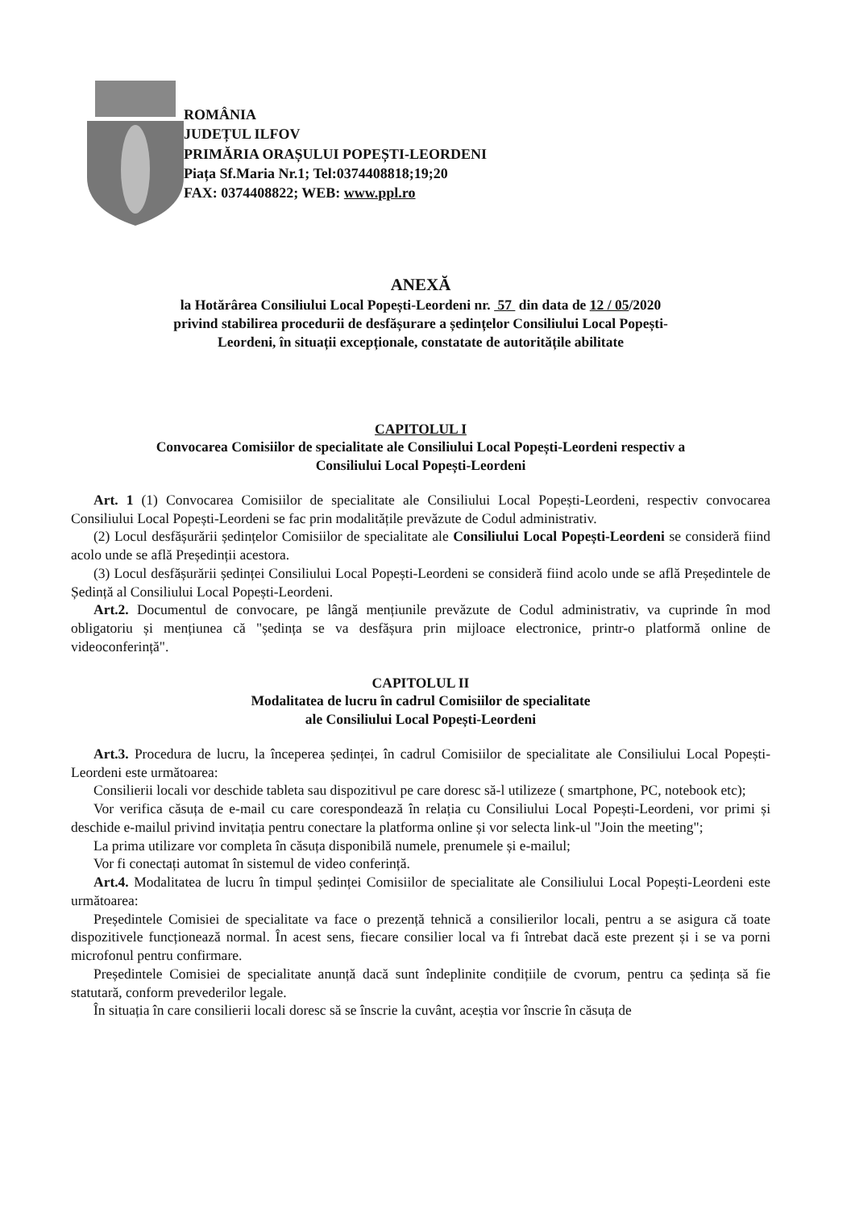ROMÂNIA
JUDEȚUL ILFOV
PRIMĂRIA ORAȘULUI POPEȘTI-LEORDENI
Piața Sf.Maria Nr.1; Tel:0374408818;19;20
FAX: 0374408822; WEB: www.ppl.ro
ANEXĂ
la Hotărârea Consiliului Local Popești-Leordeni nr. 57 din data de 12 / 05/2020
privind stabilirea procedurii de desfășurare a ședințelor Consiliului Local Popești-
Leordeni, în situații excepționale, constatate de autoritățile abilitate
CAPITOLUL I
Convocarea Comisiilor de specialitate ale Consiliului Local Popești-Leordeni respectiv a
Consiliului Local Popești-Leordeni
Art. 1 (1) Convocarea Comisiilor de specialitate ale Consiliului Local Popești-Leordeni, respectiv convocarea Consiliului Local Popești-Leordeni se fac prin modalitățile prevăzute de Codul administrativ.
(2) Locul desfășurării ședințelor Comisiilor de specialitate ale Consiliului Local Popești-Leordeni se consideră fiind acolo unde se află Președinții acestora.
(3) Locul desfășurării ședinței Consiliului Local Popești-Leordeni se consideră fiind acolo unde se află Președintele de Ședință al Consiliului Local Popești-Leordeni.
Art.2. Documentul de convocare, pe lângă mențiunile prevăzute de Codul administrativ, va cuprinde în mod obligatoriu și mențiunea că "ședința se va desfășura prin mijloace electronice, printr-o platformă online de videoconferință".
CAPITOLUL II
Modalitatea de lucru în cadrul Comisiilor de specialitate
ale Consiliului Local Popești-Leordeni
Art.3. Procedura de lucru, la începerea ședinței, în cadrul Comisiilor de specialitate ale Consiliului Local Popești-Leordeni este următoarea:
Consilierii locali vor deschide tableta sau dispozitivul pe care doresc să-l utilizeze ( smartphone, PC, notebook etc);
Vor verifica căsuța de e-mail cu care corespondează în relația cu Consiliului Local Popești-Leordeni, vor primi și deschide e-mailul privind invitația pentru conectare la platforma online și vor selecta link-ul "Join the meeting";
La prima utilizare vor completa în căsuța disponibilă numele, prenumele și e-mailul;
Vor fi conectați automat în sistemul de video conferință.
Art.4. Modalitatea de lucru în timpul ședinței Comisiilor de specialitate ale Consiliului Local Popești-Leordeni este următoarea:
Președintele Comisiei de specialitate va face o prezență tehnică a consilierilor locali, pentru a se asigura că toate dispozitivele funcționează normal. În acest sens, fiecare consilier local va fi întrebat dacă este prezent și i se va porni microfonul pentru confirmare.
Președintele Comisiei de specialitate anunță dacă sunt îndeplinite condițiile de cvorum, pentru ca ședința să fie statutară, conform prevederilor legale.
În situația în care consilierii locali doresc să se înscrie la cuvânt, aceștia vor înscrie în căsuța de